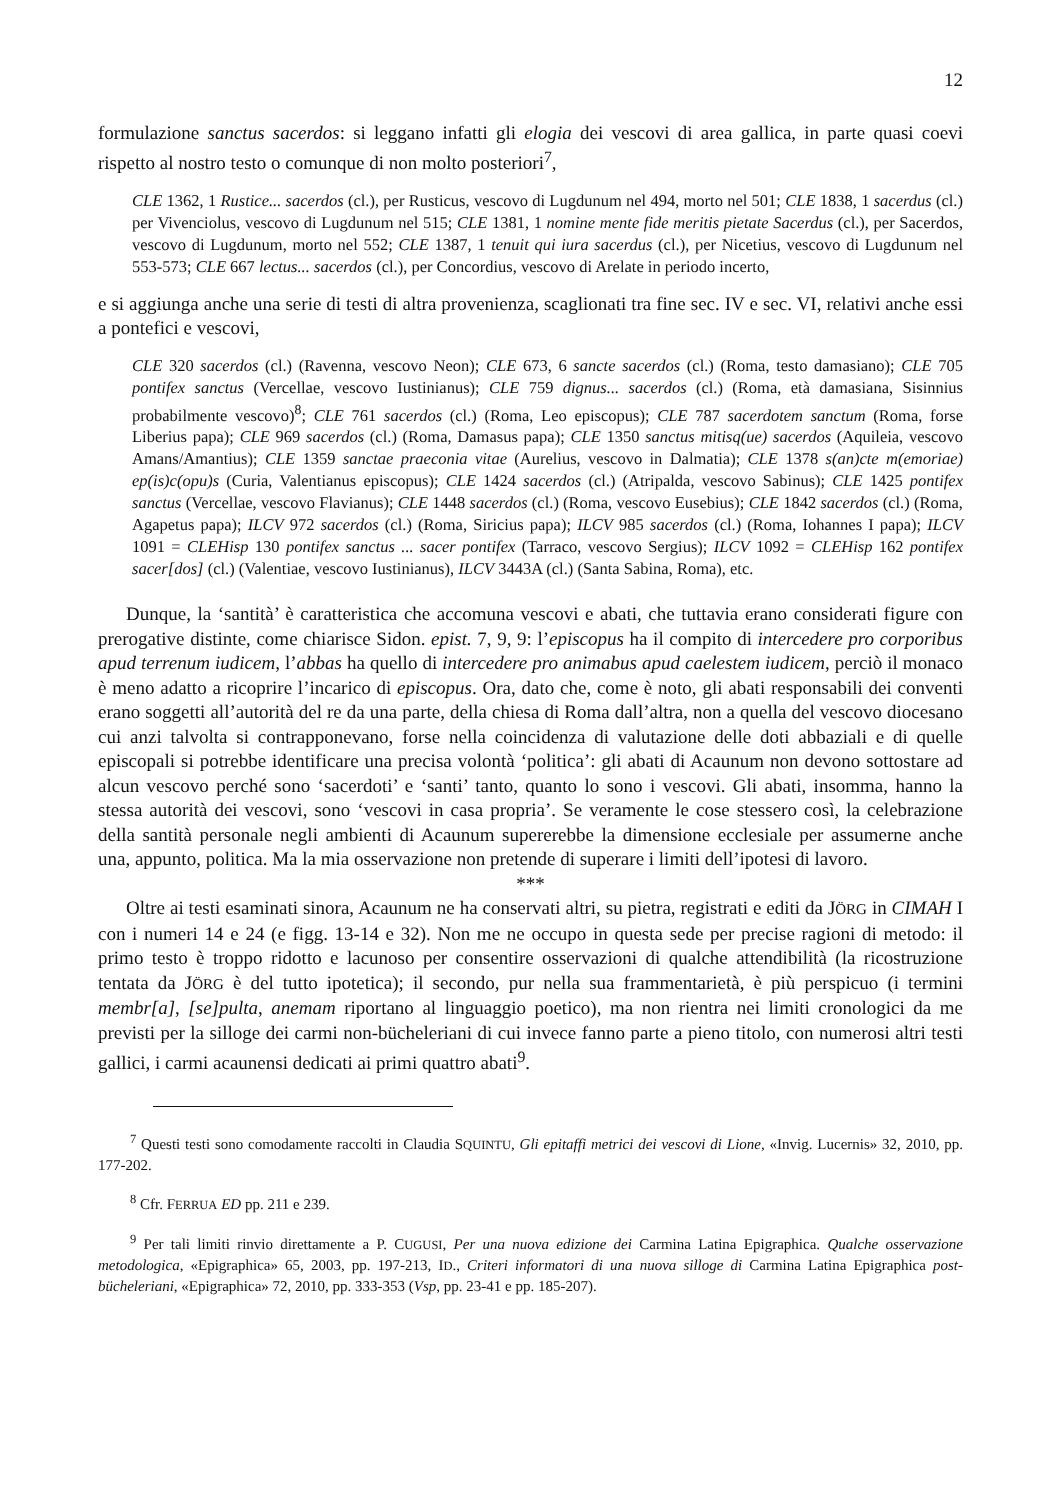12
formulazione sanctus sacerdos: si leggano infatti gli elogia dei vescovi di area gallica, in parte quasi coevi rispetto al nostro testo o comunque di non molto posteriori<sup>7</sup>,
CLE 1362, 1 Rustice... sacerdos (cl.), per Rusticus, vescovo di Lugdunum nel 494, morto nel 501; CLE 1838, 1 sacerdus (cl.) per Vivenciolus, vescovo di Lugdunum nel 515; CLE 1381, 1 nomine mente fide meritis pietate Sacerdus (cl.), per Sacerdos, vescovo di Lugdunum, morto nel 552; CLE 1387, 1 tenuit qui iura sacerdus (cl.), per Nicetius, vescovo di Lugdunum nel 553-573; CLE 667 lectus... sacerdos (cl.), per Concordius, vescovo di Arelate in periodo incerto,
e si aggiunga anche una serie di testi di altra provenienza, scaglionati tra fine sec. IV e sec. VI, relativi anche essi a pontefici e vescovi,
CLE 320 sacerdos (cl.) (Ravenna, vescovo Neon); CLE 673, 6 sancte sacerdos (cl.) (Roma, testo damasiano); CLE 705 pontifex sanctus (Vercellae, vescovo Iustinianus); CLE 759 dignus... sacerdos (cl.) (Roma, età damasiana, Sisinnius probabilmente vescovo)<sup>8</sup>; CLE 761 sacerdos (cl.) (Roma, Leo episcopus); CLE 787 sacerdotem sanctum (Roma, forse Liberius papa); CLE 969 sacerdos (cl.) (Roma, Damasus papa); CLE 1350 sanctus mitisq(ue) sacerdos (Aquileia, vescovo Amans/Amantius); CLE 1359 sanctae praeconia vitae (Aurelius, vescovo in Dalmatia); CLE 1378 s(an)cte m(emoriae) ep(is)c(opu)s (Curia, Valentianus episcopus); CLE 1424 sacerdos (cl.) (Atripalda, vescovo Sabinus); CLE 1425 pontifex sanctus (Vercellae, vescovo Flavianus); CLE 1448 sacerdos (cl.) (Roma, vescovo Eusebius); CLE 1842 sacerdos (cl.) (Roma, Agapetus papa); ILCV 972 sacerdos (cl.) (Roma, Siricius papa); ILCV 985 sacerdos (cl.) (Roma, Iohannes I papa); ILCV 1091 = CLEHisp 130 pontifex sanctus ... sacer pontifex (Tarraco, vescovo Sergius); ILCV 1092 = CLEHisp 162 pontifex sacer[dos] (cl.) (Valentiae, vescovo Iustinianus), ILCV 3443A (cl.) (Santa Sabina, Roma), etc.
Dunque, la ‘santità’ è caratteristica che accomuna vescovi e abati, che tuttavia erano considerati figure con prerogative distinte, come chiarisce Sidon. epist. 7, 9, 9: l’episcopus ha il compito di intercedere pro corporibus apud terrenum iudicem, l’abbas ha quello di intercedere pro animabus apud caelestem iudicem, perciò il monaco è meno adatto a ricoprire l’incarico di episcopus. Ora, dato che, come è noto, gli abati responsabili dei conventi erano soggetti all’autorità del re da una parte, della chiesa di Roma dall’altra, non a quella del vescovo diocesano cui anzi talvolta si contrapponevano, forse nella coincidenza di valutazione delle doti abbaziali e di quelle episcopali si potrebbe identificare una precisa volontà ‘politica’: gli abati di Acaunum non devono sottostare ad alcun vescovo perché sono ‘sacerdoti’ e ‘santi’ tanto, quanto lo sono i vescovi. Gli abati, insomma, hanno la stessa autorità dei vescovi, sono ‘vescovi in casa propria’. Se veramente le cose stessero così, la celebrazione della santità personale negli ambienti di Acaunum supererebbe la dimensione ecclesiale per assumerne anche una, appunto, politica. Ma la mia osservazione non pretende di superare i limiti dell’ipotesi di lavoro.
***
Oltre ai testi esaminati sinora, Acaunum ne ha conservati altri, su pietra, registrati e editi da JÖRG in CIMAH I con i numeri 14 e 24 (e figg. 13-14 e 32). Non me ne occupo in questa sede per precise ragioni di metodo: il primo testo è troppo ridotto e lacunoso per consentire osservazioni di qualche attendibilità (la ricostruzione tentata da JÖRG è del tutto ipotetica); il secondo, pur nella sua frammentarietà, è più perspicuo (i termini membr[a], [se]pulta, anemam riportano al linguaggio poetico), ma non rientra nei limiti cronologici da me previsti per la silloge dei carmi non-bücheleriani di cui invece fanno parte a pieno titolo, con numerosi altri testi gallici, i carmi acaunensi dedicati ai primi quattro abati<sup>9</sup>.
<sup>7</sup> Questi testi sono comodamente raccolti in Claudia SQUINTU, Gli epitaffi metrici dei vescovi di Lione, «Invig. Lucernis» 32, 2010, pp. 177-202.
<sup>8</sup> Cfr. FERRUA ED pp. 211 e 239.
<sup>9</sup> Per tali limiti rinvio direttamente a P. CUGUSI, Per una nuova edizione dei Carmina Latina Epigraphica. Qualche osservazione metodologica, «Epigraphica» 65, 2003, pp. 197-213, ID., Criteri informatori di una nuova silloge di Carmina Latina Epigraphica post-bücheleriani, «Epigraphica» 72, 2010, pp. 333-353 (Vsp, pp. 23-41 e pp. 185-207).